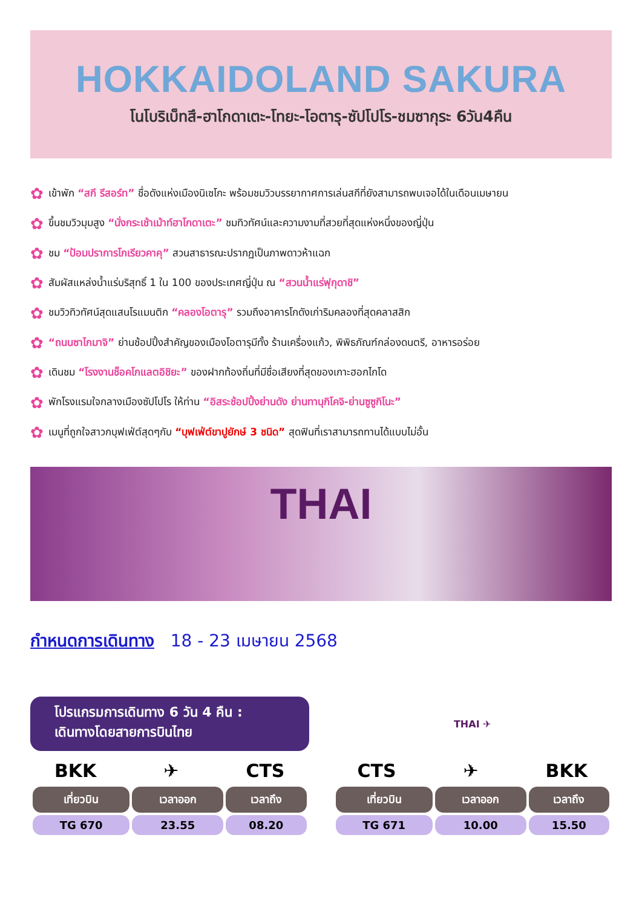HOKKAIDOLAND SAKURA
โนโบริเบ็ทสึ-ฮาโกดาเตะ-โทยะ-โอตารุ-ซัปโปโร-ชมซากุระ 6วัน4คืน
✿ เข้าพัก “สกี รีสอร์ท” ชื่อดังแห่งเมืองนิเซโกะ พร้อมชมวิวบรรยากาศการเล่นสกีที่ยังสามารถพบเจอได้ในเดือนเมษายน
✿ ขึ้นชมวิวมุมสูง “นั่งกระเช้าเม้าท์ฮาโกดาเตะ” ชมทิวทัศน์และความงามที่สวยที่สุดแห่งหนึ่งของญี่ปุ่น
✿ ชม “ป้อมปราการโกเรียวคาคุ” สวนสาธารณะปรากฏเป็นภาพดาวห้าแฉก
✿ สัมผัสแหล่งน้ำแร่บริสุทธิ์ 1 ใน 100 ของประเทศญี่ปุ่น ณ “สวนน้ำแร่ฟุกุดาชิ”
✿ ชมวิวทิวทัศน์สุดแสนโรแมนติก “คลองโอตารุ” รวมถึงอาคารโกดังเก่าริมคลองที่สุดคลาสสิก
✿ “ถนนซาไกมาจิ” ย่านช้อปปิ้งสำคัญของเมืองโอตารุมีทั้ง ร้านเครื่องแก้ว, พิพิธภัณฑ์กล่องดนตรี, อาหารอร่อย
✿ เดินชม “โรงงานช็อคโกแลตอิชิยะ” ของฝากท้องถิ่นที่มีชื่อเสียงที่สุดของเกาะฮอกไกโด
✿ พักโรงแรมใจกลางเมืองซัปโปโร ให้ท่าน “อิสระช้อปปิ้งย่านดัง ย่านทานุกิโคจิ-ย่านซูซูกิโนะ”
✿ เมนูที่ถูกใจสาวกบุฟเฟ่ต์สุดๆกับ “บุฟเฟ่ต์ขาปูยักษ์ 3 ชนิด” สุดฟินที่เราสามารถทานได้แบบไม่อั้น
THAI
กำหนดการเดินทาง 18 - 23 เมษายน 2568
โปรแกรมการเดินทาง 6 วัน 4 คืน :
เดินทางโดยสายการบินไทย
BKK ✈ CTS
| เที่ยวบิน | เวลาออก | เวลาถึง |
| --- | --- | --- |
| TG 670 | 23.55 | 08.20 |
THAI ✈
CTS ✈ BKK
| เที่ยวบิน | เวลาออก | เวลาถึง |
| --- | --- | --- |
| TG 671 | 10.00 | 15.50 |